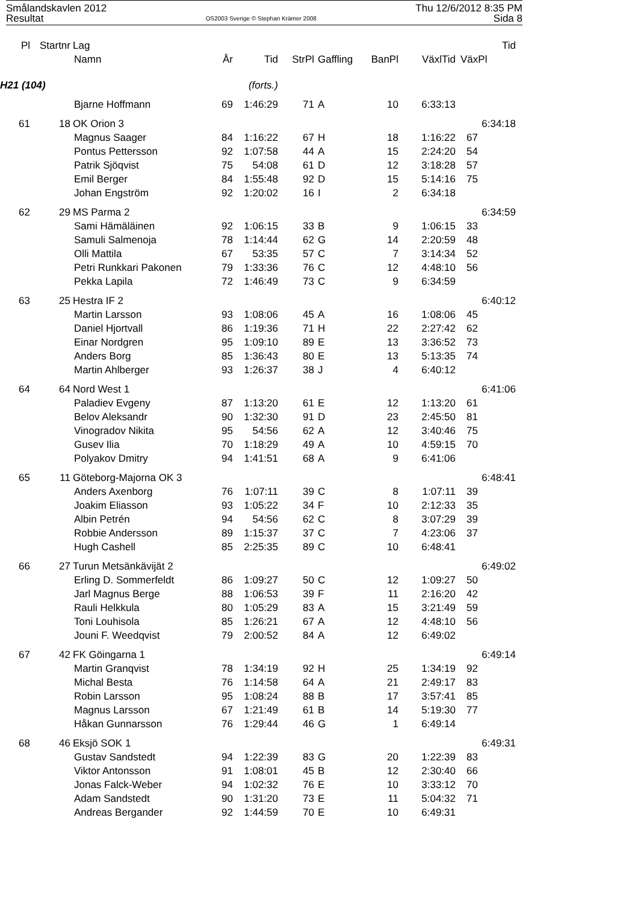Smålandskavlen 2012
Resultat
OS2003 Sverige © Stephan Krämer 2008
Thu 12/6/2012 8:35 PM
Sida 8
| Pl | Startnr | Lag | | | | | | | Tid |
| --- | --- | --- | --- | --- | --- | --- | --- | --- | --- |
| | | Namn | År | Tid | StrPl | Gaffling | BanPl | VäxlTid | VäxPl |
| H21 (104) | | | (forts.) | | | | | | |
| | | Bjarne Hoffmann | 69 | 1:46:29 | 71 | A | 10 | 6:33:13 | |
| 61 | 18 | OK Orion 3 | | | | | | | 6:34:18 |
| | | Magnus Saager | 84 | 1:16:22 | 67 | H | 18 | 1:16:22 | 67 |
| | | Pontus Pettersson | 92 | 1:07:58 | 44 | A | 15 | 2:24:20 | 54 |
| | | Patrik Sjöqvist | 75 | 54:08 | 61 | D | 12 | 3:18:28 | 57 |
| | | Emil Berger | 84 | 1:55:48 | 92 | D | 15 | 5:14:16 | 75 |
| | | Johan Engström | 92 | 1:20:02 | 16 | I | 2 | 6:34:18 | |
| 62 | 29 | MS Parma 2 | | | | | | | 6:34:59 |
| | | Sami Hämäläinen | 92 | 1:06:15 | 33 | B | 9 | 1:06:15 | 33 |
| | | Samuli Salmenoja | 78 | 1:14:44 | 62 | G | 14 | 2:20:59 | 48 |
| | | Olli Mattila | 67 | 53:35 | 57 | C | 7 | 3:14:34 | 52 |
| | | Petri Runkkari Pakonen | 79 | 1:33:36 | 76 | C | 12 | 4:48:10 | 56 |
| | | Pekka Lapila | 72 | 1:46:49 | 73 | C | 9 | 6:34:59 | |
| 63 | 25 | Hestra IF 2 | | | | | | | 6:40:12 |
| | | Martin Larsson | 93 | 1:08:06 | 45 | A | 16 | 1:08:06 | 45 |
| | | Daniel Hjortvall | 86 | 1:19:36 | 71 | H | 22 | 2:27:42 | 62 |
| | | Einar Nordgren | 95 | 1:09:10 | 89 | E | 13 | 3:36:52 | 73 |
| | | Anders Borg | 85 | 1:36:43 | 80 | E | 13 | 5:13:35 | 74 |
| | | Martin Ahlberger | 93 | 1:26:37 | 38 | J | 4 | 6:40:12 | |
| 64 | 64 | Nord West 1 | | | | | | | 6:41:06 |
| | | Paladiev Evgeny | 87 | 1:13:20 | 61 | E | 12 | 1:13:20 | 61 |
| | | Belov Aleksandr | 90 | 1:32:30 | 91 | D | 23 | 2:45:50 | 81 |
| | | Vinogradov Nikita | 95 | 54:56 | 62 | A | 12 | 3:40:46 | 75 |
| | | Gusev Ilia | 70 | 1:18:29 | 49 | A | 10 | 4:59:15 | 70 |
| | | Polyakov Dmitry | 94 | 1:41:51 | 68 | A | 9 | 6:41:06 | |
| 65 | 11 | Göteborg-Majorna OK 3 | | | | | | | 6:48:41 |
| | | Anders Axenborg | 76 | 1:07:11 | 39 | C | 8 | 1:07:11 | 39 |
| | | Joakim Eliasson | 93 | 1:05:22 | 34 | F | 10 | 2:12:33 | 35 |
| | | Albin Petrén | 94 | 54:56 | 62 | C | 8 | 3:07:29 | 39 |
| | | Robbie Andersson | 89 | 1:15:37 | 37 | C | 7 | 4:23:06 | 37 |
| | | Hugh Cashell | 85 | 2:25:35 | 89 | C | 10 | 6:48:41 | |
| 66 | 27 | Turun Metsänkävijät 2 | | | | | | | 6:49:02 |
| | | Erling D. Sommerfeldt | 86 | 1:09:27 | 50 | C | 12 | 1:09:27 | 50 |
| | | Jarl Magnus Berge | 88 | 1:06:53 | 39 | F | 11 | 2:16:20 | 42 |
| | | Rauli Helkkula | 80 | 1:05:29 | 83 | A | 15 | 3:21:49 | 59 |
| | | Toni Louhisola | 85 | 1:26:21 | 67 | A | 12 | 4:48:10 | 56 |
| | | Jouni F. Weedqvist | 79 | 2:00:52 | 84 | A | 12 | 6:49:02 | |
| 67 | 42 | FK Göingarna 1 | | | | | | | 6:49:14 |
| | | Martin Granqvist | 78 | 1:34:19 | 92 | H | 25 | 1:34:19 | 92 |
| | | Michal Besta | 76 | 1:14:58 | 64 | A | 21 | 2:49:17 | 83 |
| | | Robin Larsson | 95 | 1:08:24 | 88 | B | 17 | 3:57:41 | 85 |
| | | Magnus Larsson | 67 | 1:21:49 | 61 | B | 14 | 5:19:30 | 77 |
| | | Håkan Gunnarsson | 76 | 1:29:44 | 46 | G | 1 | 6:49:14 | |
| 68 | 46 | Eksjö SOK 1 | | | | | | | 6:49:31 |
| | | Gustav Sandstedt | 94 | 1:22:39 | 83 | G | 20 | 1:22:39 | 83 |
| | | Viktor Antonsson | 91 | 1:08:01 | 45 | B | 12 | 2:30:40 | 66 |
| | | Jonas Falck-Weber | 94 | 1:02:32 | 76 | E | 10 | 3:33:12 | 70 |
| | | Adam Sandstedt | 90 | 1:31:20 | 73 | E | 11 | 5:04:32 | 71 |
| | | Andreas Bergander | 92 | 1:44:59 | 70 | E | 10 | 6:49:31 | |